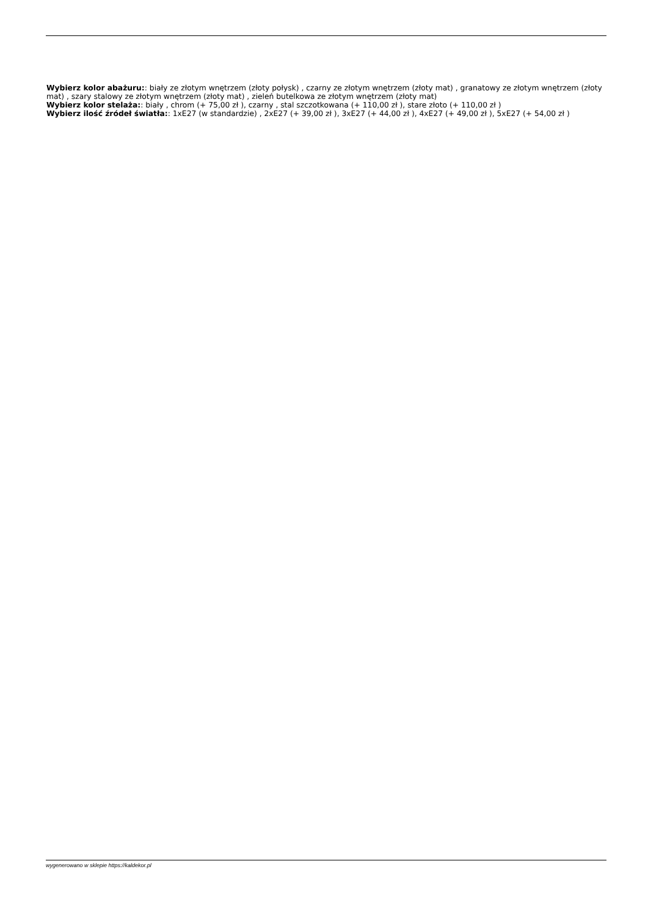Wybierz kolor abażuru:: biały ze złotym wnętrzem (złoty połysk) , czarny ze złotym wnętrzem (złoty mat) , granatowy ze złotym wnętrzem (złoty mat) , szary stalowy ze złotym wnętrzem (złoty mat) , zieleń butelkowa ze złotym wnętrzem (złoty mat)
Wybierz kolor stelaża:: biały , chrom (+ 75,00 zł ), czarny , stal szczotkowana (+ 110,00 zł ), stare złoto (+ 110,00 zł )
Wybierz ilość źródeł światła:: 1xE27 (w standardzie) , 2xE27 (+ 39,00 zł ), 3xE27 (+ 44,00 zł ), 4xE27 (+ 49,00 zł ), 5xE27 (+ 54,00 zł )
wygenerowano w sklepie https://kaldekor.pl